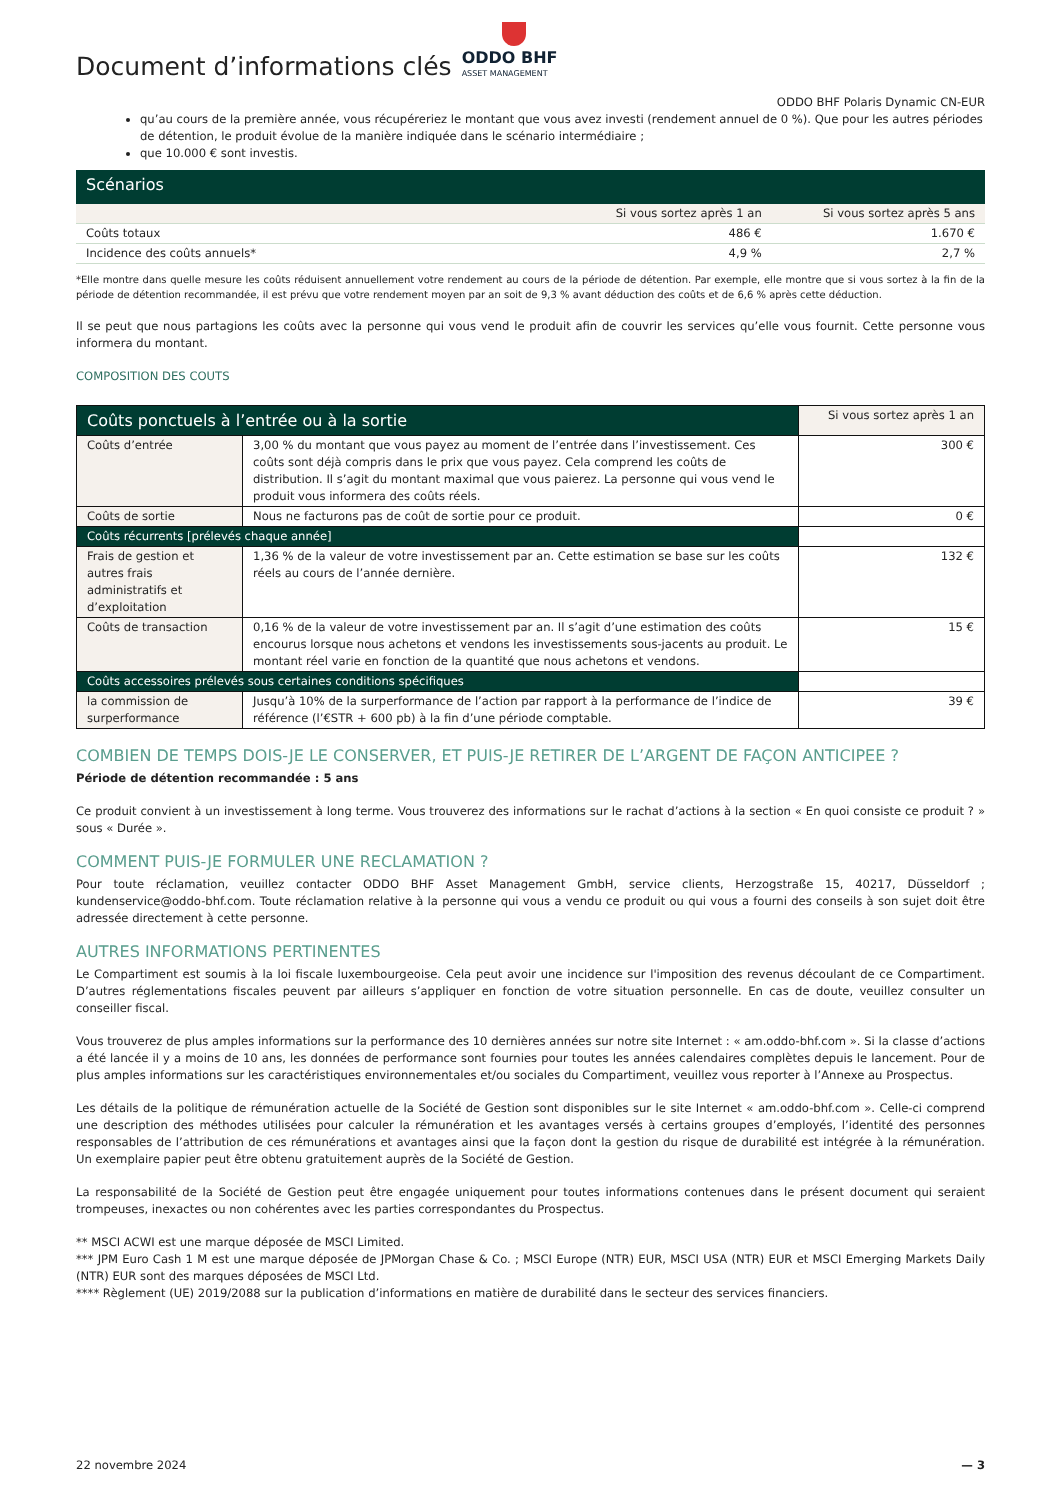Document d’informations clés
ODDO BHF
ASSET MANAGEMENT
ODDO BHF Polaris Dynamic CN-EUR
qu’au cours de la première année, vous récupéreriez le montant que vous avez investi (rendement annuel de 0 %). Que pour les autres périodes de détention, le produit évolue de la manière indiquée dans le scénario intermédiaire ;
que 10.000 € sont investis.
Scénarios
| | Si vous sortez après 1 an | Si vous sortez après 5 ans |
| Coûts totaux | 486 € | 1.670 € |
| Incidence des coûts annuels* | 4,9 % | 2,7 % |
*Elle montre dans quelle mesure les coûts réduisent annuellement votre rendement au cours de la période de détention. Par exemple, elle montre que si vous sortez à la fin de la période de détention recommandée, il est prévu que votre rendement moyen par an soit de 9,3 % avant déduction des coûts et de 6,6 % après cette déduction.
Il se peut que nous partagions les coûts avec la personne qui vous vend le produit afin de couvrir les services qu’elle vous fournit. Cette personne vous informera du montant.
COMPOSITION DES COUTS
| Coûts ponctuels à l’entrée ou à la sortie | | Si vous sortez après 1 an |
| --- | --- | --- |
| Coûts d’entrée | 3,00 % du montant que vous payez au moment de l’entrée dans l’investissement. Ces coûts sont déjà compris dans le prix que vous payez. Cela comprend les coûts de distribution. Il s’agit du montant maximal que vous paierez. La personne qui vous vend le produit vous informera des coûts réels. | 300 € |
| Coûts de sortie | Nous ne facturons pas de coût de sortie pour ce produit. | 0 € |
| Coûts récurrents [prélevés chaque année] | | |
| Frais de gestion et autres frais administratifs et d’exploitation | 1,36 % de la valeur de votre investissement par an. Cette estimation se base sur les coûts réels au cours de l’année dernière. | 132 € |
| Coûts de transaction | 0,16 % de la valeur de votre investissement par an. Il s’agit d’une estimation des coûts encourus lorsque nous achetons et vendons les investissements sous-jacents au produit. Le montant réel varie en fonction de la quantité que nous achetons et vendons. | 15 € |
| Coûts accessoires prélevés sous certaines conditions spécifiques | | |
| la commission de surperformance | Jusqu’à 10% de la surperformance de l’action par rapport à la performance de l’indice de référence (l’€STR + 600 pb) à la fin d’une période comptable. | 39 € |
COMBIEN DE TEMPS DOIS-JE LE CONSERVER, ET PUIS-JE RETIRER DE L’ARGENT DE FAÇON ANTICIPEE ?
Période de détention recommandée : 5 ans
Ce produit convient à un investissement à long terme. Vous trouverez des informations sur le rachat d’actions à la section « En quoi consiste ce produit ? » sous « Durée ».
COMMENT PUIS-JE FORMULER UNE RECLAMATION ?
Pour toute réclamation, veuillez contacter ODDO BHF Asset Management GmbH, service clients, Herzogstraße 15, 40217, Düsseldorf ; kundenservice@oddo-bhf.com. Toute réclamation relative à la personne qui vous a vendu ce produit ou qui vous a fourni des conseils à son sujet doit être adressée directement à cette personne.
AUTRES INFORMATIONS PERTINENTES
Le Compartiment est soumis à la loi fiscale luxembourgeoise. Cela peut avoir une incidence sur l'imposition des revenus découlant de ce Compartiment. D’autres réglementations fiscales peuvent par ailleurs s’appliquer en fonction de votre situation personnelle. En cas de doute, veuillez consulter un conseiller fiscal.
Vous trouverez de plus amples informations sur la performance des 10 dernières années sur notre site Internet : « am.oddo-bhf.com ». Si la classe d’actions a été lancée il y a moins de 10 ans, les données de performance sont fournies pour toutes les années calendaires complètes depuis le lancement. Pour de plus amples informations sur les caractéristiques environnementales et/ou sociales du Compartiment, veuillez vous reporter à l’Annexe au Prospectus.
Les détails de la politique de rémunération actuelle de la Société de Gestion sont disponibles sur le site Internet « am.oddo-bhf.com ». Celle-ci comprend une description des méthodes utilisées pour calculer la rémunération et les avantages versés à certains groupes d’employés, l’identité des personnes responsables de l’attribution de ces rémunérations et avantages ainsi que la façon dont la gestion du risque de durabilité est intégrée à la rémunération. Un exemplaire papier peut être obtenu gratuitement auprès de la Société de Gestion.
La responsabilité de la Société de Gestion peut être engagée uniquement pour toutes informations contenues dans le présent document qui seraient trompeuses, inexactes ou non cohérentes avec les parties correspondantes du Prospectus.
** MSCI ACWI est une marque déposée de MSCI Limited.
*** JPM Euro Cash 1 M est une marque déposée de JPMorgan Chase & Co. ; MSCI Europe (NTR) EUR, MSCI USA (NTR) EUR et MSCI Emerging Markets Daily (NTR) EUR sont des marques déposées de MSCI Ltd.
**** Règlement (UE) 2019/2088 sur la publication d’informations en matière de durabilité dans le secteur des services financiers.
22 novembre 2024 — 3